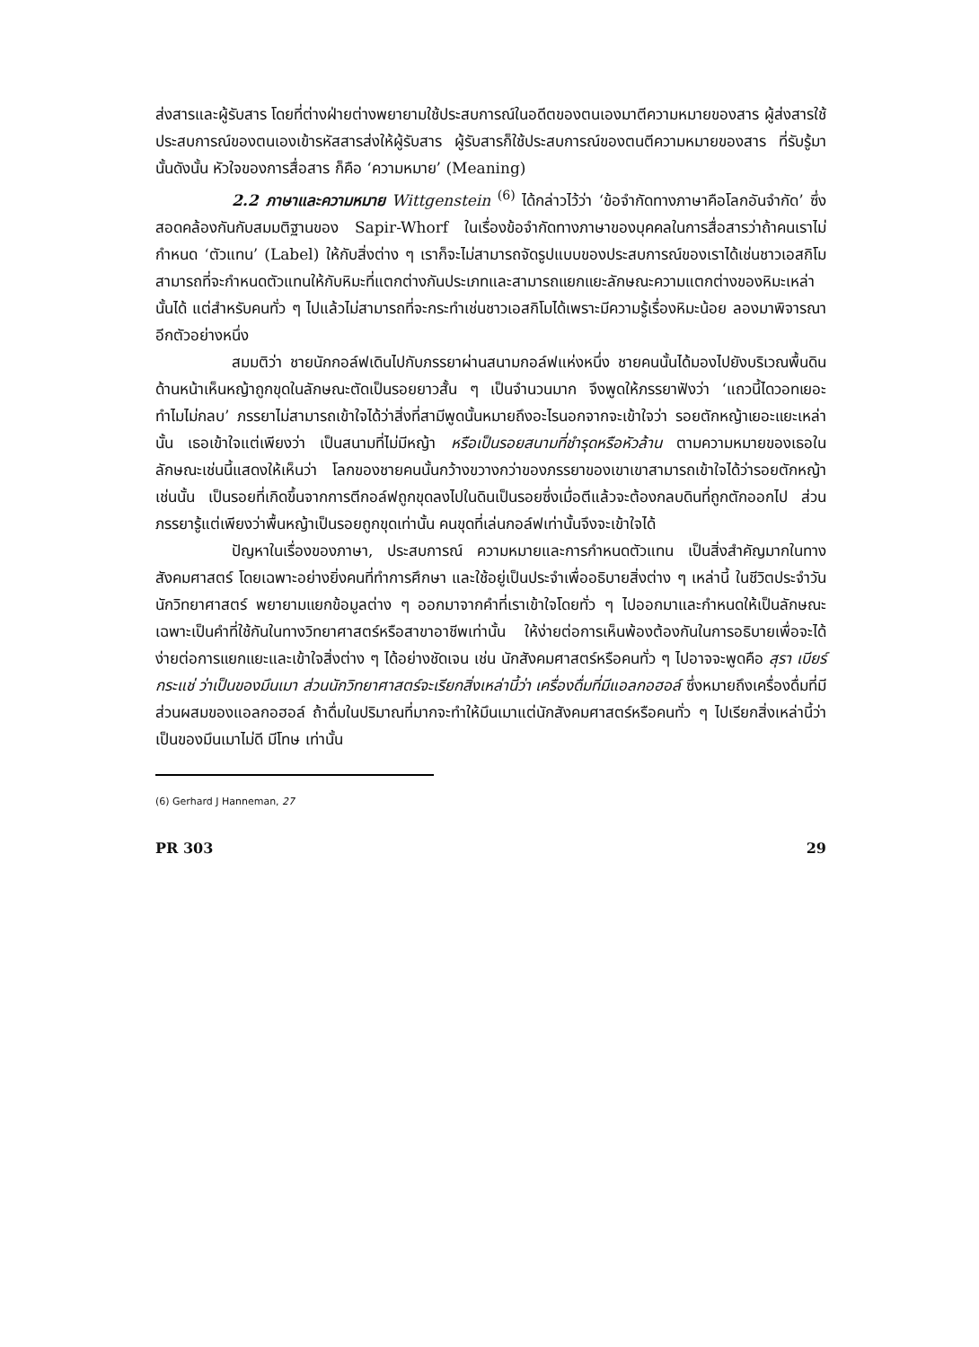ส่งสารและผู้รับสาร โดยที่ต่างฝ่ายต่างพยายามใช้ประสบการณ์ในอดีตของตนเองมาตีความหมายของสาร ผู้ส่งสารใช้ประสบการณ์ของตนเองเข้ารหัสสารส่งให้ผู้รับสาร ผู้รับสารก็ใช้ประสบการณ์ของตนตีความหมายของสาร ที่รับรู้มานั้นดังนั้น หัวใจของการสื่อสาร ก็คือ ‘ความหมาย’ (Meaning)
2.2 ภาษาและความหมาย Wittgenstein <sup>(6)</sup> ได้กล่าวไว้ว่า ‘ข้อจำกัดทางภาษาคือโลกอันจำกัด’ ซึ่งสอดคล้องกันกับสมมติฐานของ Sapir-Whorf ในเรื่องข้อจำกัดทางภาษาของบุคคลในการสื่อสารว่าถ้าคนเราไม่กำหนด ‘ตัวแทน’ (Label) ให้กับสิ่งต่าง ๆ เราก็จะไม่สามารถจัดรูปแบบของประสบการณ์ของเราได้เช่นชาวเอสกิโมสามารถที่จะกำหนดตัวแทนให้กับหิมะที่แตกต่างกันประเภทและสามารถแยกแยะลักษณะความแตกต่างของหิมะเหล่านั้นได้ แต่สำหรับคนทั่ว ๆ ไปแล้วไม่สามารถที่จะกระทำเช่นชาวเอสกิโมได้เพราะมีความรู้เรื่องหิมะน้อย ลองมาพิจารณาอีกตัวอย่างหนึ่ง
สมมติว่า ชายนักกอล์ฟเดินไปกับภรรยาผ่านสนามกอล์ฟแห่งหนึ่ง ชายคนนั้นได้มองไปยังบริเวณพื้นดินด้านหน้าเห็นหญ้าถูกขุดในลักษณะตัดเป็นรอยยาวสั้น ๆ เป็นจำนวนมาก จึงพูดให้ภรรยาฟังว่า ‘แถวนี้ไดวอทเยอะ ทำไมไม่กลบ’ ภรรยาไม่สามารถเข้าใจได้ว่าสิ่งที่สามีพูดนั้นหมายถึงอะไรนอกจากจะเข้าใจว่า รอยตักหญ้าเยอะแยะเหล่านั้น เธอเข้าใจแต่เพียงว่า เป็นสนามที่ไม่มีหญ้า หรือเป็นรอยสนามที่ชำรุดหรือหัวล้าน ตามความหมายของเธอในลักษณะเช่นนี้แสดงให้เห็นว่า โลกของชายคนนั้นกว้างขวางกว่าของภรรยาของเขาเขาสามารถเข้าใจได้ว่ารอยตักหญ้าเช่นนั้น เป็นรอยที่เกิดขึ้นจากการตีกอล์ฟถูกขุดลงไปในดินเป็นรอยซึ่งเมื่อตีแล้วจะต้องกลบดินที่ถูกตักออกไป ส่วนภรรยารู้แต่เพียงว่าพื้นหญ้าเป็นรอยถูกขุดเท่านั้น คนขุดที่เล่นกอล์ฟเท่านั้นจึงจะเข้าใจได้
ปัญหาในเรื่องของภาษา, ประสบการณ์ ความหมายและการกำหนดตัวแทน เป็นสิ่งสำคัญมากในทางสังคมศาสตร์ โดยเฉพาะอย่างยิ่งคนที่ทำการศึกษา และใช้อยู่เป็นประจำเพื่ออธิบายสิ่งต่าง ๆ เหล่านี้ ในชีวิตประจำวันนักวิทยาศาสตร์ พยายามแยกข้อมูลต่าง ๆ ออกมาจากคำที่เราเข้าใจโดยทั่ว ๆ ไปออกมาและกำหนดให้เป็นลักษณะเฉพาะเป็นคำที่ใช้กันในทางวิทยาศาสตร์หรือสาขาอาชีพเท่านั้น ให้ง่ายต่อการเห็นพ้องต้องกันในการอธิบายเพื่อจะได้ง่ายต่อการแยกแยะและเข้าใจสิ่งต่าง ๆ ได้อย่างชัดเจน เช่น นักสังคมศาสตร์หรือคนทั่ว ๆ ไปอาจจะพูดคือ สุรา เบียร์ กระแช่ ว่าเป็นของมึนเมา ส่วนนักวิทยาศาสตร์จะเรียกสิ่งเหล่านี้ว่า เครื่องดื่มที่มีแอลกอฮอล์ ซึ่งหมายถึงเครื่องดื่มที่มีส่วนผสมของแอลกอฮอล์ ถ้าดื่มในปริมาณที่มากจะทำให้มึนเมาแต่นักสังคมศาสตร์หรือคนทั่ว ๆ ไปเรียกสิ่งเหล่านี้ว่าเป็นของมึนเมาไม่ดี มีโทษ เท่านั้น
(6) Gerhard J Hanneman, 27
PR 303 29